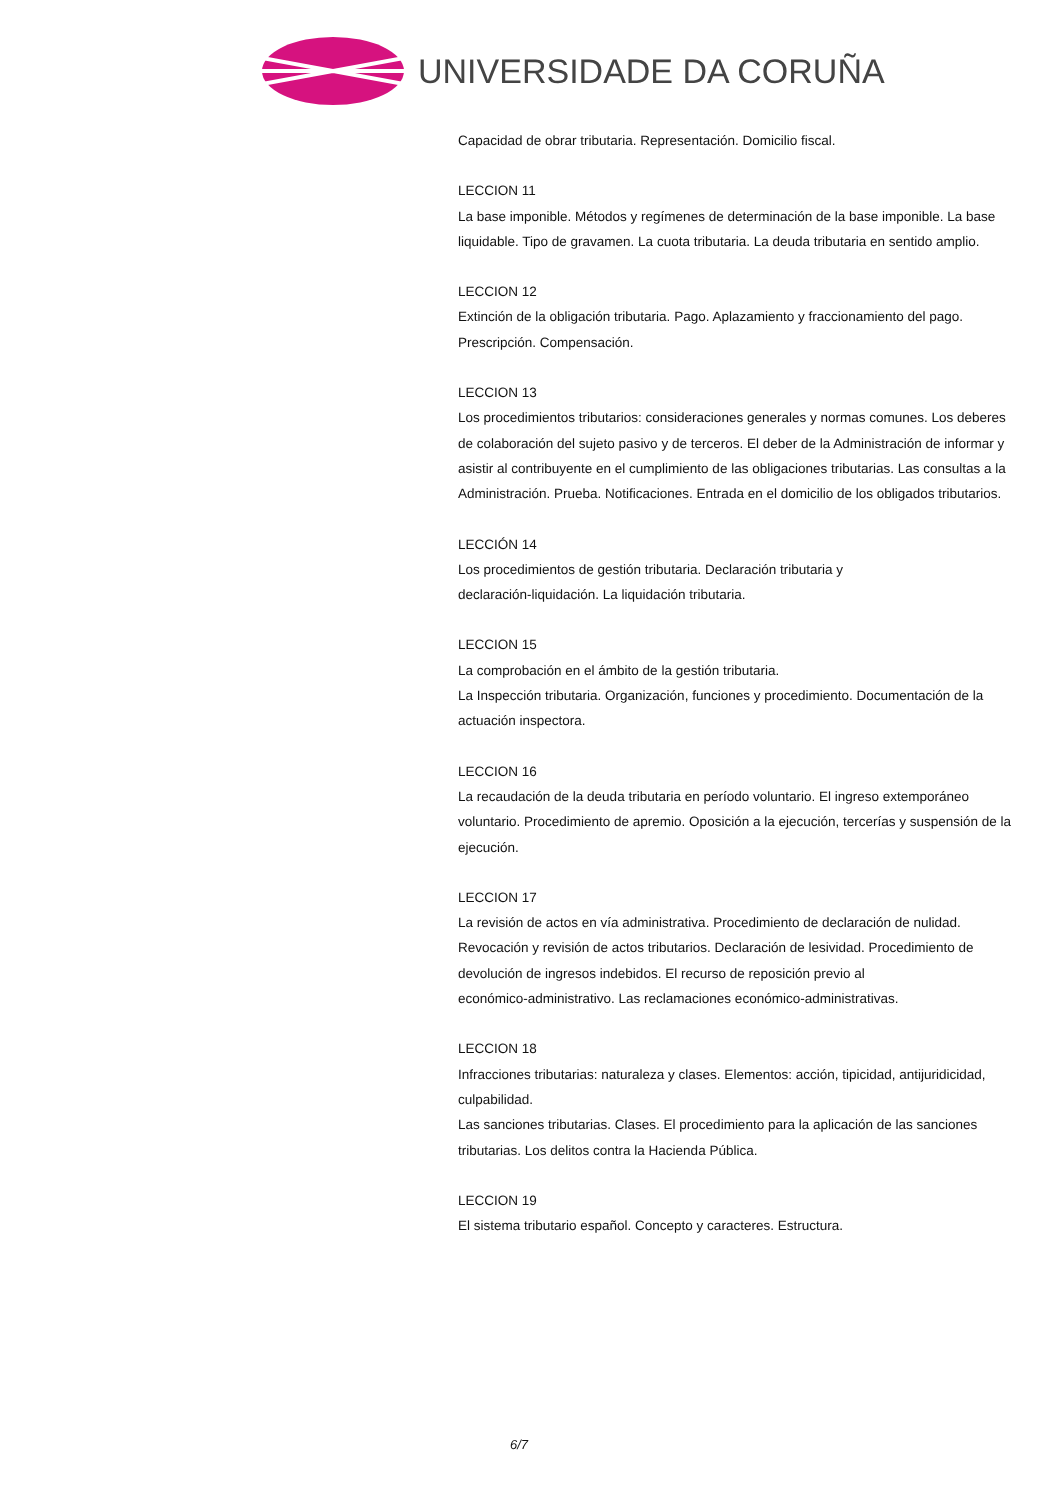UNIVERSIDADE DA CORUÑA
Capacidad de obrar tributaria. Representación. Domicilio fiscal.
LECCION 11
La base imponible. Métodos y regímenes de determinación de la base imponible. La base liquidable. Tipo de gravamen. La cuota tributaria. La deuda tributaria en sentido amplio.
LECCION 12
Extinción de la obligación tributaria. Pago. Aplazamiento y fraccionamiento del pago. Prescripción. Compensación.
LECCION 13
Los procedimientos tributarios: consideraciones generales y normas comunes. Los deberes de colaboración del sujeto pasivo y de terceros. El deber de la Administración de informar y asistir al contribuyente en el cumplimiento de las obligaciones tributarias. Las consultas a la Administración. Prueba. Notificaciones. Entrada en el domicilio de los obligados tributarios.
LECCIÓN 14
Los procedimientos de gestión tributaria. Declaración tributaria y
declaración-liquidación. La liquidación tributaria.
LECCION 15
La comprobación en el ámbito de la gestión tributaria.
La Inspección tributaria. Organización, funciones y procedimiento. Documentación de la actuación inspectora.
LECCION 16
La recaudación de la deuda tributaria en período voluntario. El ingreso extemporáneo voluntario. Procedimiento de apremio. Oposición a la ejecución, tercerías y suspensión de la ejecución.
LECCION 17
La revisión de actos en vía administrativa. Procedimiento de declaración de nulidad. Revocación y revisión de actos tributarios. Declaración de lesividad. Procedimiento de devolución de ingresos indebidos. El recurso de reposición previo al
económico-administrativo. Las reclamaciones económico-administrativas.
LECCION 18
Infracciones tributarias: naturaleza y clases. Elementos: acción, tipicidad, antijuridicidad, culpabilidad.
Las sanciones tributarias. Clases. El procedimiento para la aplicación de las sanciones tributarias. Los delitos contra la Hacienda Pública.
LECCION 19
El sistema tributario español. Concepto y caracteres. Estructura.
6/7